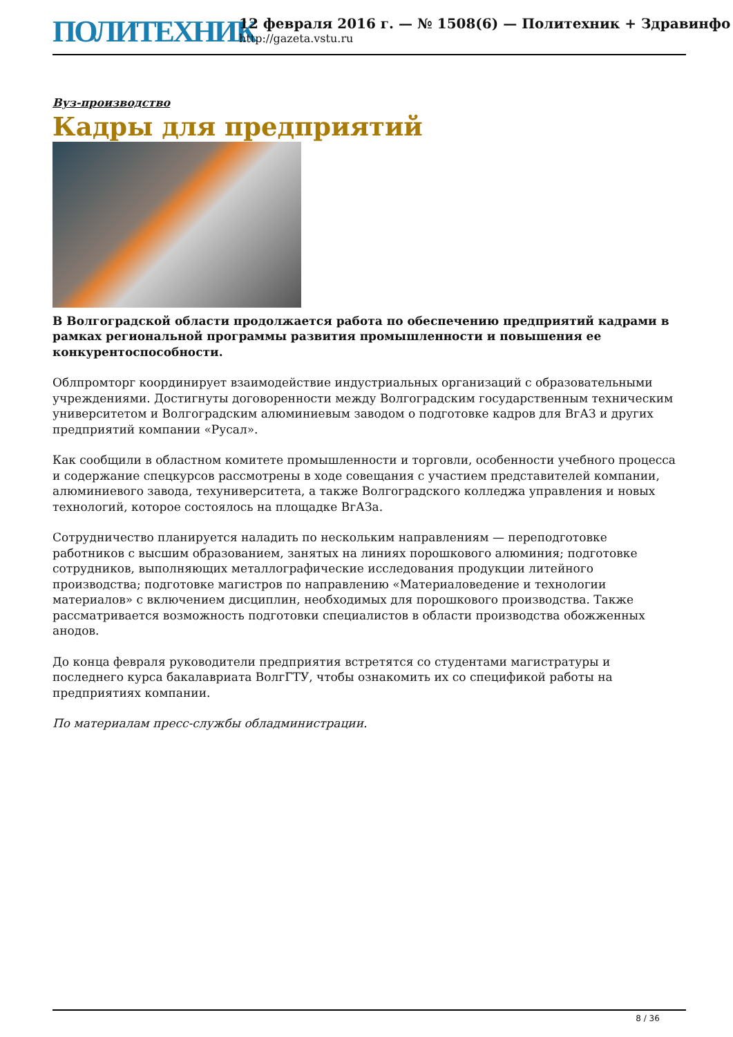ПОЛИТЕХНИК
12 февраля 2016 г. — № 1508(6) — Политехник + Здравинфо
http://gazeta.vstu.ru
Вуз-производство
Кадры для предприятий
В Волгоградской области продолжается работа по обеспечению предприятий кадрами в рамках региональной программы развития промышленности и повышения ее конкурентоспособности.
Облпромторг координирует взаимодействие индустриальных организаций с образовательными учреждениями. Достигнуты договоренности между Волгоградским государственным техническим университетом и Волгоградским алюминиевым заводом о подготовке кадров для ВгАЗ и других предприятий компании «Русал».
Как сообщили в областном комитете промышленности и торговли, особенности учебного процесса и содержание спецкурсов рассмотрены в ходе совещания с участием представителей компании, алюминиевого завода, техуниверситета, а также Волгоградского колледжа управления и новых технологий, которое состоялось на площадке ВгАЗа.
Сотрудничество планируется наладить по нескольким направлениям — переподготовке работников с высшим образованием, занятых на линиях порошкового алюминия; подготовке сотрудников, выполняющих металлографические исследования продукции литейного производства; подготовке магистров по направлению «Материаловедение и технологии материалов» с включением дисциплин, необходимых для порошкового производства. Также рассматривается возможность подготовки специалистов в области производства обожженных анодов.
До конца февраля руководители предприятия встретятся со студентами магистратуры и последнего курса бакалавриата ВолгГТУ, чтобы ознакомить их со спецификой работы на предприятиях компании.
По материалам пресс-службы обладминистрации.
8 / 36